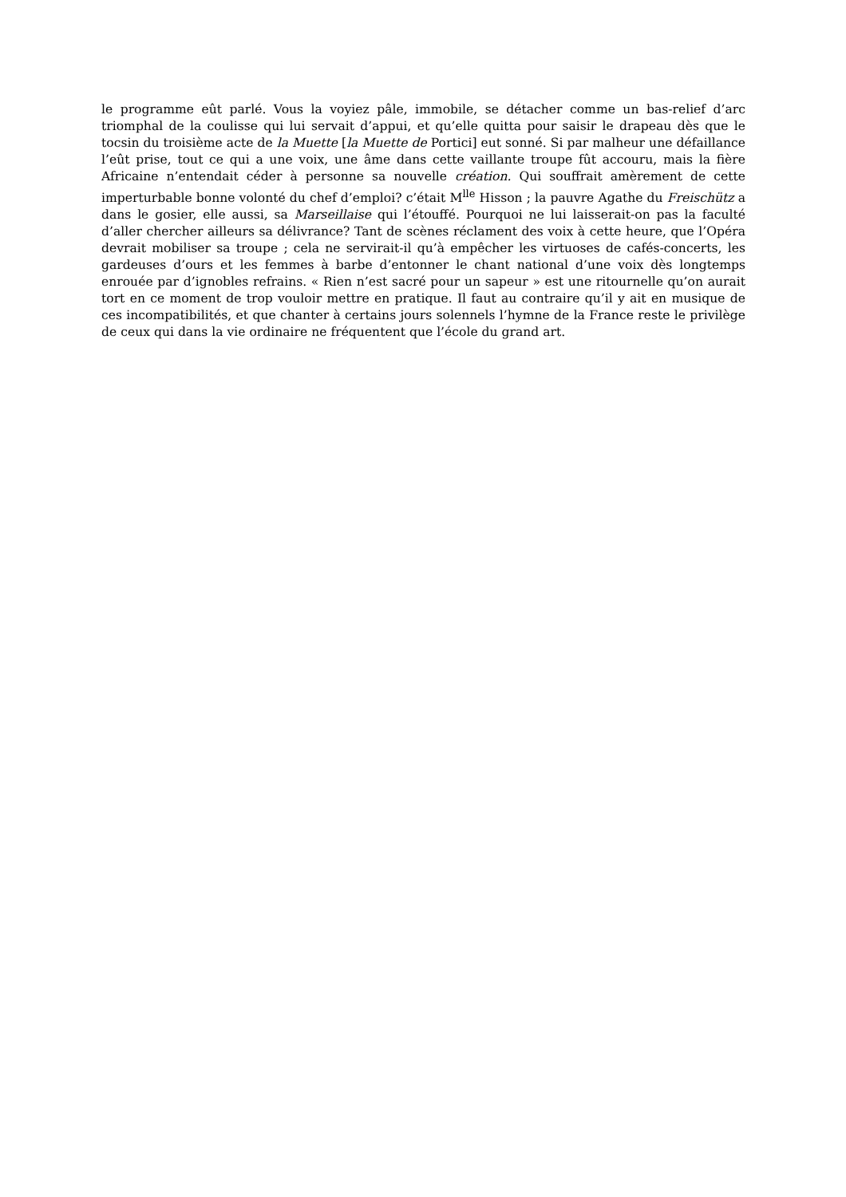le programme eût parlé. Vous la voyiez pâle, immobile, se détacher comme un bas-relief d’arc triomphal de la coulisse qui lui servait d’appui, et qu’elle quitta pour saisir le drapeau dès que le tocsin du troisième acte de la Muette [la Muette de Portici] eut sonné. Si par malheur une défaillance l’eût prise, tout ce qui a une voix, une âme dans cette vaillante troupe fût accouru, mais la fière Africaine n’entendait céder à personne sa nouvelle création. Qui souffrait amèrement de cette imperturbable bonne volonté du chef d’emploi? c’était M<sup>lle</sup> Hisson ; la pauvre Agathe du Freischütz a dans le gosier, elle aussi, sa Marseillaise qui l’étouffé. Pourquoi ne lui laisserait-on pas la faculté d’aller chercher ailleurs sa délivrance? Tant de scènes réclament des voix à cette heure, que l’Opéra devrait mobiliser sa troupe ; cela ne servirait-il qu’à empêcher les virtuoses de cafés-concerts, les gardeuses d’ours et les femmes à barbe d’entonner le chant national d’une voix dès longtemps enrouée par d’ignobles refrains. « Rien n’est sacré pour un sapeur » est une ritournelle qu’on aurait tort en ce moment de trop vouloir mettre en pratique. Il faut au contraire qu’il y ait en musique de ces incompatibilités, et que chanter à certains jours solennels l’hymne de la France reste le privilège de ceux qui dans la vie ordinaire ne fréquentent que l’école du grand art.